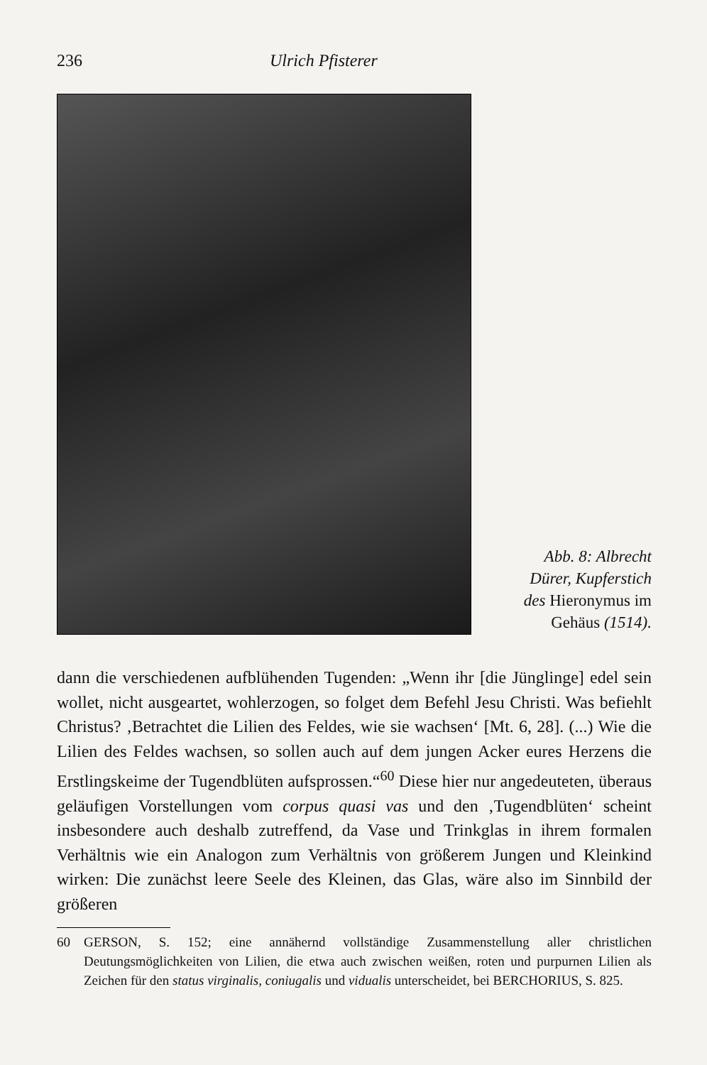236 Ulrich Pfisterer
Abb. 8: Albrecht
Dürer, Kupferstich
des Hieronymus im
Gehäus (1514).
dann die verschiedenen aufblühenden Tugenden: „Wenn ihr [die Jünglinge] edel sein wollet, nicht ausgeartet, wohlerzogen, so folget dem Befehl Jesu Christi. Was befiehlt Christus? ‚Betrachtet die Lilien des Feldes, wie sie wachsen‘ [Mt. 6, 28]. (...) Wie die Lilien des Feldes wachsen, so sollen auch auf dem jungen Acker eures Herzens die Erstlingskeime der Tugendblüten aufsprossen.“<sup>60</sup> Diese hier nur angedeuteten, überaus geläufigen Vorstellungen vom corpus quasi vas und den ‚Tugendblüten‘ scheint insbesondere auch deshalb zutreffend, da Vase und Trinkglas in ihrem formalen Verhältnis wie ein Analogon zum Verhältnis von größerem Jungen und Kleinkind wirken: Die zunächst leere Seele des Kleinen, das Glas, wäre also im Sinnbild der größeren
60 GERSON, S. 152; eine annähernd vollständige Zusammenstellung aller christlichen Deutungsmöglichkeiten von Lilien, die etwa auch zwischen weißen, roten und purpurnen Lilien als Zeichen für den status virginalis, coniugalis und vidualis unterscheidet, bei BERCHORIUS, S. 825.